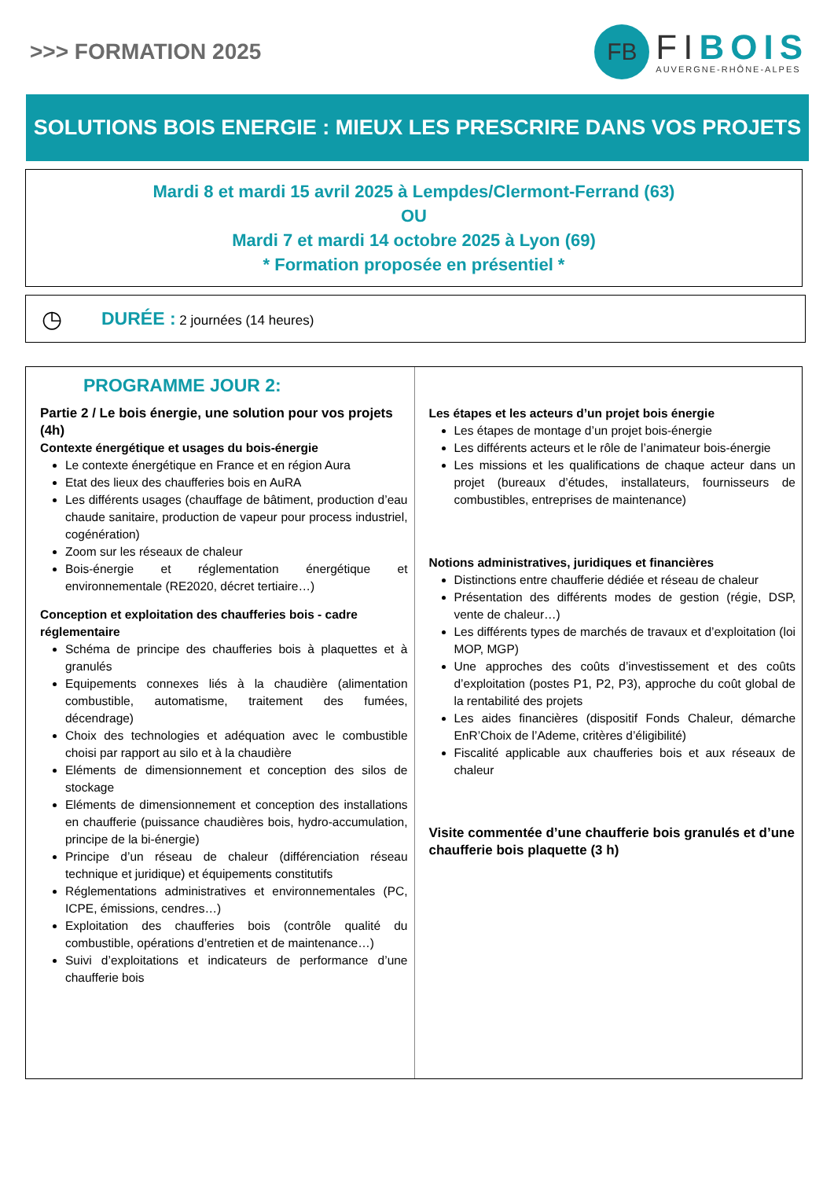>>> FORMATION 2025
FB
FIBOIS
AUVERGNE-RHÔNE-ALPES
SOLUTIONS BOIS ENERGIE : MIEUX LES PRESCRIRE DANS VOS PROJETS
Mardi 8 et mardi 15 avril 2025 à Lempdes/Clermont-Ferrand (63)
OU
Mardi 7 et mardi 14 octobre 2025 à Lyon (69)
* Formation proposée en présentiel *
◷
DURÉE : 2 journées (14 heures)
PROGRAMME JOUR 2:
Partie 2 / Le bois énergie, une solution pour vos projets (4h)
Contexte énergétique et usages du bois-énergie
Le contexte énergétique en France et en région Aura
Etat des lieux des chaufferies bois en AuRA
Les différents usages (chauffage de bâtiment, production d’eau chaude sanitaire, production de vapeur pour process industriel, cogénération)
Zoom sur les réseaux de chaleur
Bois-énergie et réglementation énergétique et environnementale (RE2020, décret tertiaire…)
Conception et exploitation des chaufferies bois - cadre réglementaire
Schéma de principe des chaufferies bois à plaquettes et à granulés
Equipements connexes liés à la chaudière (alimentation combustible, automatisme, traitement des fumées, décendrage)
Choix des technologies et adéquation avec le combustible choisi par rapport au silo et à la chaudière
Eléments de dimensionnement et conception des silos de stockage
Eléments de dimensionnement et conception des installations en chaufferie (puissance chaudières bois, hydro-accumulation, principe de la bi-énergie)
Principe d’un réseau de chaleur (différenciation réseau technique et juridique) et équipements constitutifs
Réglementations administratives et environnementales (PC, ICPE, émissions, cendres…)
Exploitation des chaufferies bois (contrôle qualité du combustible, opérations d’entretien et de maintenance…)
Suivi d’exploitations et indicateurs de performance d’une chaufferie bois
Les étapes et les acteurs d’un projet bois énergie
Les étapes de montage d’un projet bois-énergie
Les différents acteurs et le rôle de l’animateur bois-énergie
Les missions et les qualifications de chaque acteur dans un projet (bureaux d’études, installateurs, fournisseurs de combustibles, entreprises de maintenance)
Notions administratives, juridiques et financières
Distinctions entre chaufferie dédiée et réseau de chaleur
Présentation des différents modes de gestion (régie, DSP, vente de chaleur…)
Les différents types de marchés de travaux et d’exploitation (loi MOP, MGP)
Une approches des coûts d’investissement et des coûts d’exploitation (postes P1, P2, P3), approche du coût global de la rentabilité des projets
Les aides financières (dispositif Fonds Chaleur, démarche EnR’Choix de l’Ademe, critères d’éligibilité)
Fiscalité applicable aux chaufferies bois et aux réseaux de chaleur
Visite commentée d’une chaufferie bois granulés et d’une chaufferie bois plaquette (3 h)